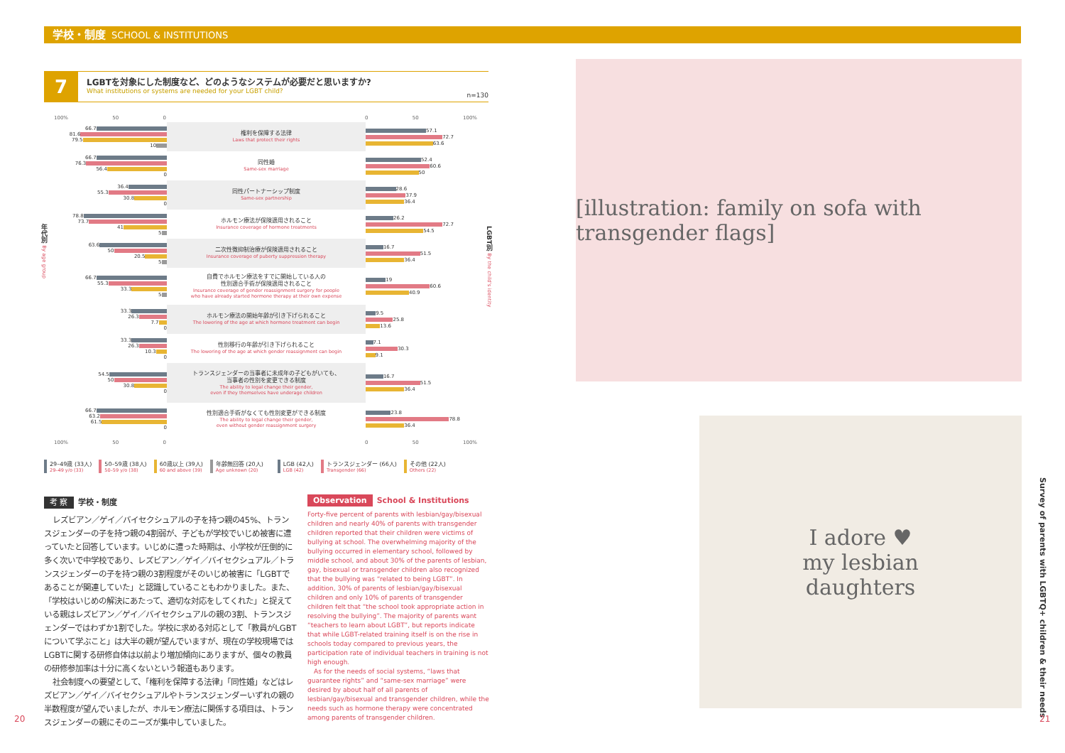学校・制度 SCHOOL & INSTITUTIONS
7
LGBTを対象にした制度など、どのようなシステムが必要だと思いますか?
What institutions or systems are needed for your LGBT child?
n=130
100% 50 0 0 50 100%
66.7
81.6
79.5
10
権利を保障する法律
Laws that protect their rights
57.1
72.7
63.6
66.7
76.3
56.4
0
同性婚
Same-sex marriage
52.4
60.6
50
36.4
55.3
30.8
0
同性パートナーシップ制度
Same-sex partnership
28.6
37.9
36.4
78.8
73.7
41
5
ホルモン療法が保険適用されること
Insurance coverage of hormone treatments
26.2
72.7
54.5
63.6
50
20.5
5
二次性徴抑制治療が保険適用されること
Insurance coverage of puberty suppression therapy
16.7
51.5
36.4
66.7
55.3
33.3
5
自費でホルモン療法をすでに開始している人の
性別適合手術が保険適用されること
Insurance coverage of gender reassignment surgery for people
who have already started hormone therapy at their own expense
19
60.6
40.9
33.3
26.3
7.7
0
ホルモン療法の開始年齢が引き下げられること
The lowering of the age at which hormone treatment can begin
9.5
25.8
13.6
33.3
26.3
10.3
0
性別移行の年齢が引き下げられること
The lowering of the age at which gender reassignment can begin
7.1
30.3
9.1
54.5
50
30.8
0
トランスジェンダーの当事者に未成年の子どもがいても、
当事者の性別を変更できる制度
The ability to legal change their gender,
even if they themselves have underage children
16.7
51.5
36.4
66.7
63.2
61.5
0
性別適合手術がなくても性別変更ができる制度
The ability to legal change their gender,
even without gender reassignment surgery
23.8
78.8
36.4
100% 50 0 0 50 100%
29–49歳 (33人)
29–49 y/o (33)
50–59歳 (38人)
50–59 y/o (38)
60歳以上 (39人)
60 and above (39)
年齢無回答 (20人)
Age unknown (20)
LGB (42人)
LGB (42)
トランスジェンダー (66人)
Transgender (66)
その他 (22人)
Others (22)
年代別 By age group
LGBT別 By the child's identity
考 察 学校・制度
レズビアン／ゲイ／バイセクシュアルの子を持つ親の45%、トランスジェンダーの子を持つ親の4割弱が、子どもが学校でいじめ被害に遭っていたと回答しています。いじめに遭った時期は、小学校が圧倒的に多く次いで中学校であり、レズビアン／ゲイ／バイセクシュアル／トランスジェンダーの子を持つ親の3割程度がそのいじめ被害に「LGBTであることが関連していた」と認識していることもわかりました。また、「学校はいじめの解決にあたって、適切な対応をしてくれた」と捉えている親はレズビアン／ゲイ／バイセクシュアルの親の3割、トランスジェンダーではわずか1割でした。学校に求める対応として「教員がLGBTについて学ぶこと」は大半の親が望んでいますが、現在の学校現場ではLGBTに関する研修自体は以前より増加傾向にありますが、個々の教員の研修参加率は十分に高くないという報道もあります。
社会制度への要望として、「権利を保障する法律」「同性婚」などはレズビアン／ゲイ／バイセクシュアルやトランスジェンダーいずれの親の半数程度が望んでいましたが、ホルモン療法に関係する項目は、トランスジェンダーの親にそのニーズが集中していました。
Observation School & Institutions
Forty-five percent of parents with lesbian/gay/bisexual children and nearly 40% of parents with transgender children reported that their children were victims of bullying at school. The overwhelming majority of the bullying occurred in elementary school, followed by middle school, and about 30% of the parents of lesbian, gay, bisexual or transgender children also recognized that the bullying was “related to being LGBT”. In addition, 30% of parents of lesbian/gay/bisexual children and only 10% of parents of transgender children felt that “the school took appropriate action in resolving the bullying”. The majority of parents want “teachers to learn about LGBT”, but reports indicate that while LGBT-related training itself is on the rise in schools today compared to previous years, the participation rate of individual teachers in training is not high enough.
As for the needs of social systems, “laws that guarantee rights” and “same-sex marriage” were desired by about half of all parents of lesbian/gay/bisexual and transgender children, while the needs such as hormone therapy were concentrated among parents of transgender children.
[illustration: family on sofa with transgender flags]
I adore ♥
my lesbian
daughters
Survey of parents with LGBTQ+ children & their needs
20 21